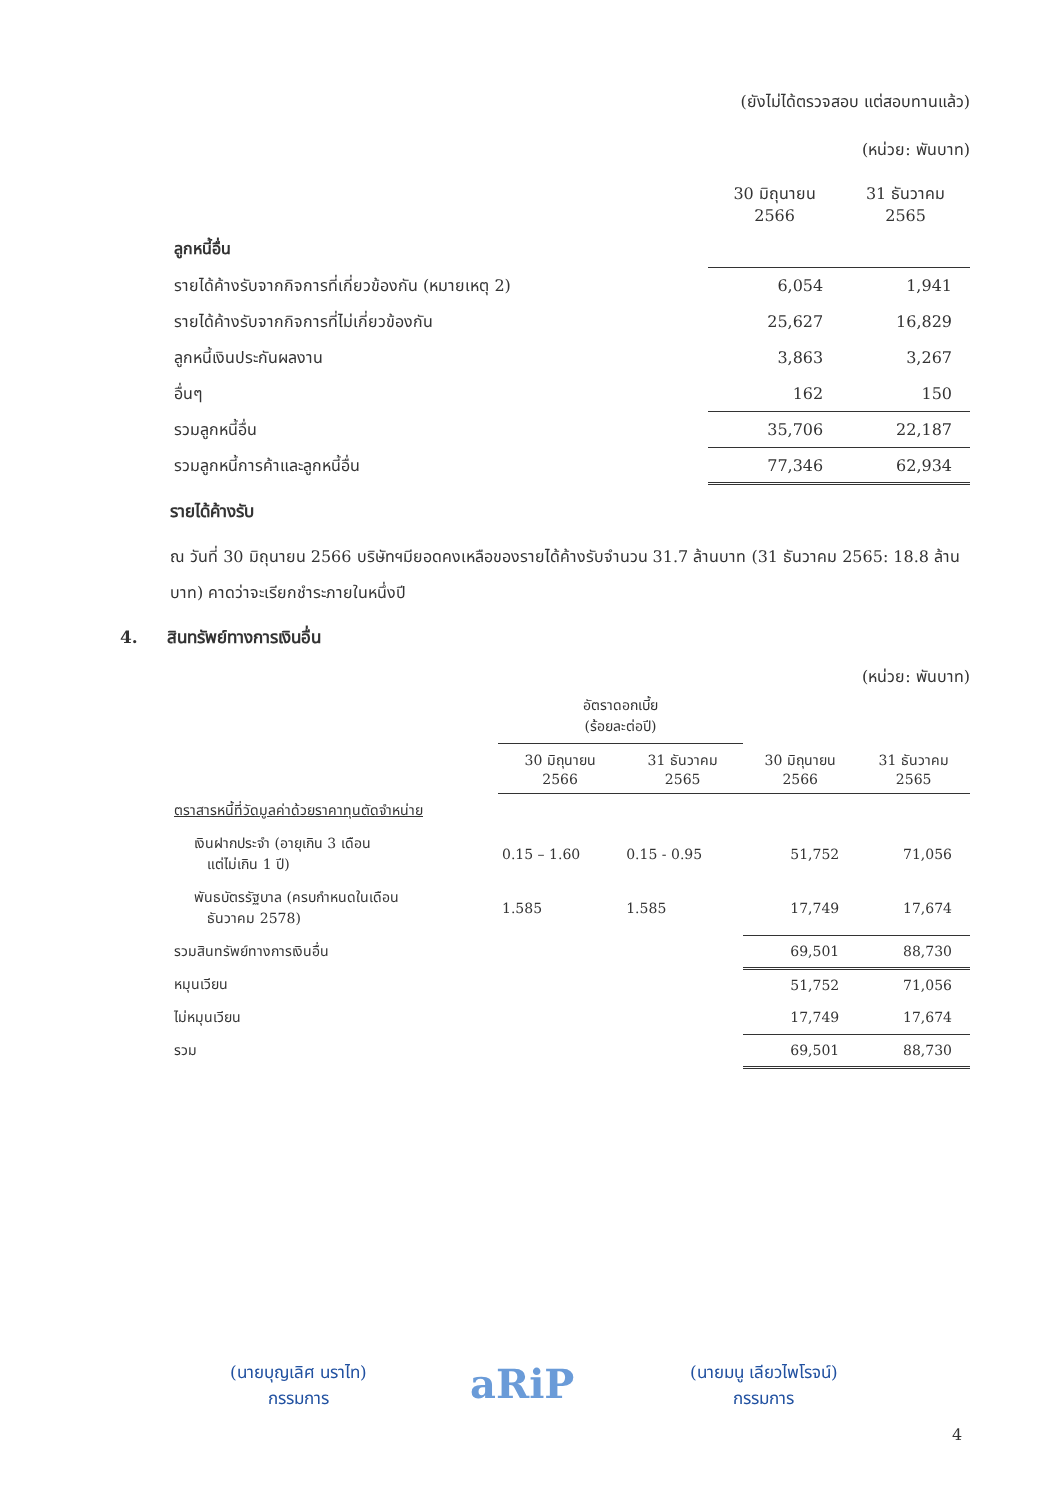(ยังไม่ได้ตรวจสอบ แต่สอบทานแล้ว)
(หน่วย: พันบาท)
| | 30 มิถุนายน 2566 | 31 ธันวาคม 2565 |
| --- | --- | --- |
| ลูกหนี้อื่น | | |
| รายได้ค้างรับจากกิจการที่เกี่ยวข้องกัน (หมายเหตุ 2) | 6,054 | 1,941 |
| รายได้ค้างรับจากกิจการที่ไม่เกี่ยวข้องกัน | 25,627 | 16,829 |
| ลูกหนี้เงินประกันผลงาน | 3,863 | 3,267 |
| อื่นๆ | 162 | 150 |
| รวมลูกหนี้อื่น | 35,706 | 22,187 |
| รวมลูกหนี้การค้าและลูกหนี้อื่น | 77,346 | 62,934 |
รายได้ค้างรับ
ณ วันที่ 30 มิถุนายน 2566 บริษัทฯมียอดคงเหลือของรายได้ค้างรับจำนวน 31.7 ล้านบาท (31 ธันวาคม 2565: 18.8 ล้านบาท) คาดว่าจะเรียกชำระภายในหนึ่งปี
4. สินทรัพย์ทางการเงินอื่น
(หน่วย: พันบาท)
| | อัตราดอกเบี้ย (ร้อยละต่อปี) | | | |
| --- | --- | --- | --- | --- |
| | 30 มิถุนายน 2566 | 31 ธันวาคม 2565 | 30 มิถุนายน 2566 | 31 ธันวาคม 2565 |
| ตราสารหนี้ที่วัดมูลค่าด้วยราคาทุนตัดจำหน่าย | | | | |
| เงินฝากประจำ (อายุเกิน 3 เดือน แต่ไม่เกิน 1 ปี) | 0.15 – 1.60 | 0.15 - 0.95 | 51,752 | 71,056 |
| พันธบัตรรัฐบาล (ครบกำหนดในเดือน ธันวาคม 2578) | 1.585 | 1.585 | 17,749 | 17,674 |
| รวมสินทรัพย์ทางการเงินอื่น | | | 69,501 | 88,730 |
| หมุนเวียน | | | 51,752 | 71,056 |
| ไม่หมุนเวียน | | | 17,749 | 17,674 |
| รวม | | | 69,501 | 88,730 |
(นายบุญเลิศ นราไท)
กรรมการ
aRiP
(นายมนู เลียวไพโรจน์)
กรรมการ
4